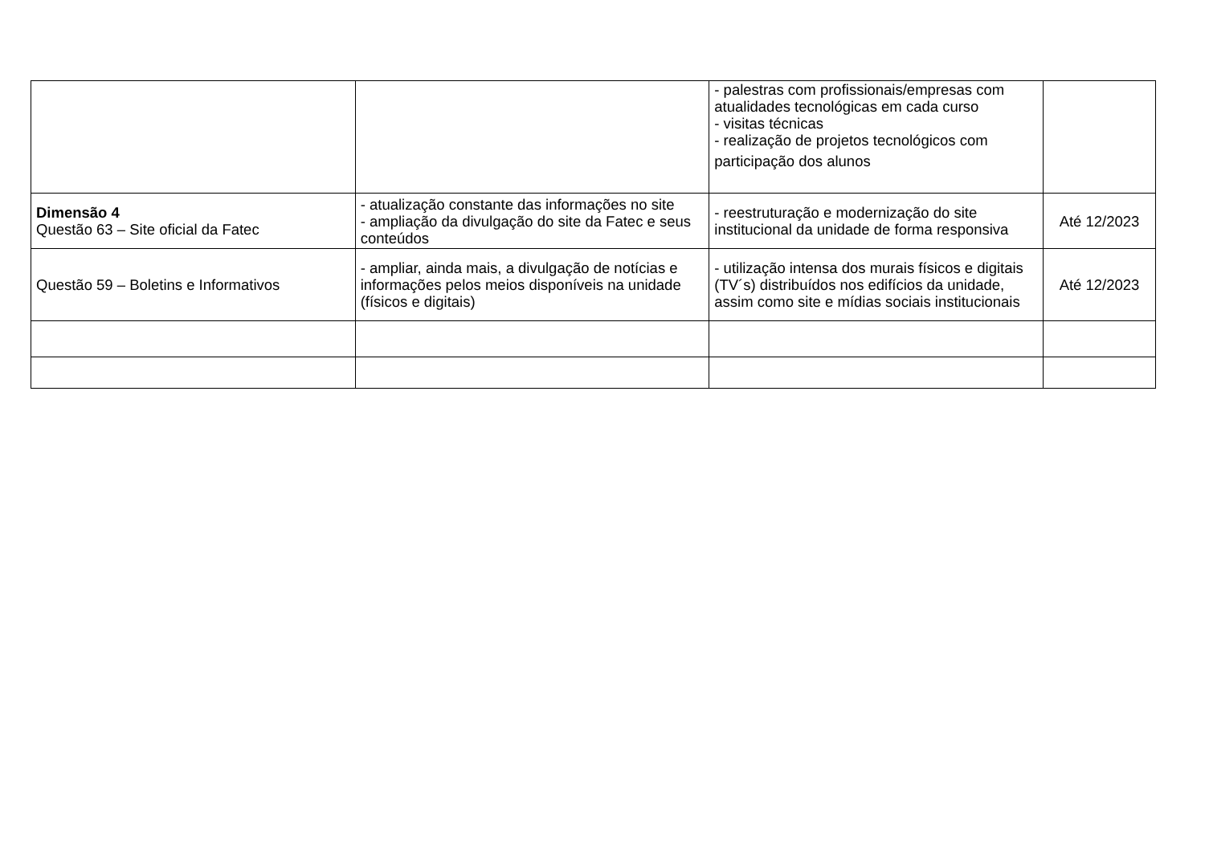| | | - palestras com profissionais/empresas com atualidades tecnológicas em cada curso - visitas técnicas - realização de projetos tecnológicos com participação dos alunos | |
| Dimensão 4 Questão 63 – Site oficial da Fatec | - atualização constante das informações no site - ampliação da divulgação do site da Fatec e seus conteúdos | - reestruturação e modernização do site institucional da unidade de forma responsiva | Até 12/2023 |
| Questão 59 – Boletins e Informativos | - ampliar, ainda mais, a divulgação de notícias e informações pelos meios disponíveis na unidade (físicos e digitais) | - utilização intensa dos murais físicos e digitais (TV´s) distribuídos nos edifícios da unidade, assim como site e mídias sociais institucionais | Até 12/2023 |